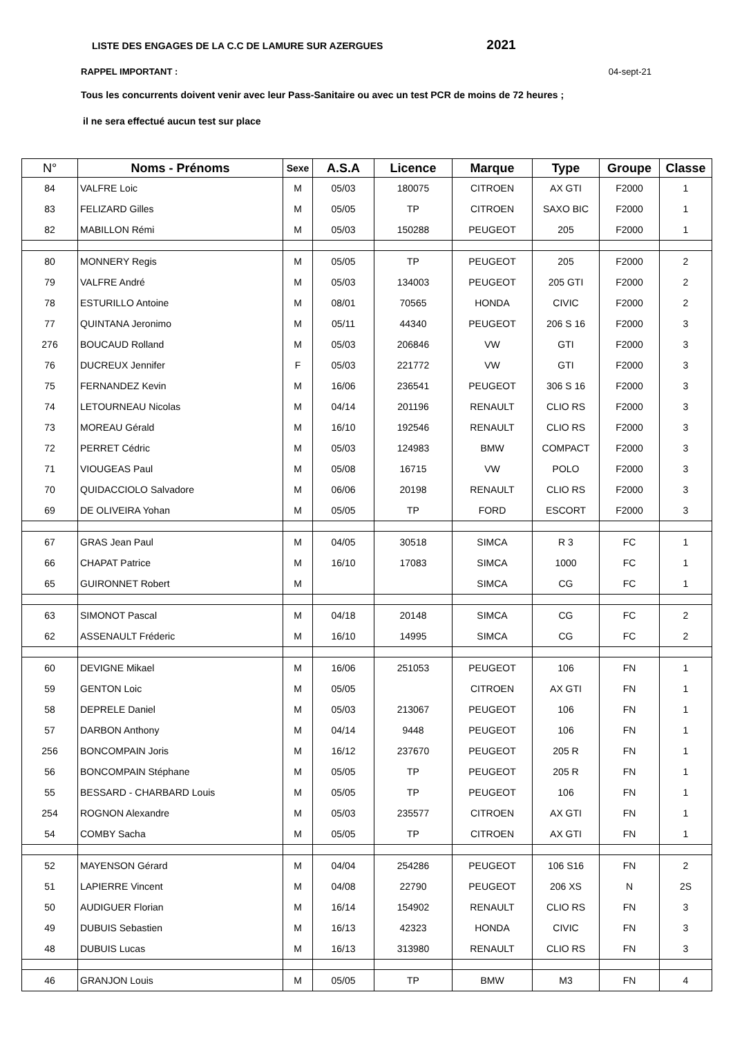LISTE DES ENGAGES DE LA C.C DE LAMURE SUR AZERGUES 2021
RAPPEL IMPORTANT : 04-sept-21
Tous les concurrents doivent venir avec leur Pass-Sanitaire ou avec un test PCR de moins de 72 heures ;
il ne sera effectué aucun test sur place
| N° | Noms - Prénoms | Sexe | A.S.A | Licence | Marque | Type | Groupe | Classe |
| --- | --- | --- | --- | --- | --- | --- | --- | --- |
| 84 | VALFRE Loic | M | 05/03 | 180075 | CITROEN | AX GTI | F2000 | 1 |
| 83 | FELIZARD Gilles | M | 05/05 | TP | CITROEN | SAXO BIC | F2000 | 1 |
| 82 | MABILLON Rémi | M | 05/03 | 150288 | PEUGEOT | 205 | F2000 | 1 |
| 80 | MONNERY Regis | M | 05/05 | TP | PEUGEOT | 205 | F2000 | 2 |
| 79 | VALFRE André | M | 05/03 | 134003 | PEUGEOT | 205 GTI | F2000 | 2 |
| 78 | ESTURILLO Antoine | M | 08/01 | 70565 | HONDA | CIVIC | F2000 | 2 |
| 77 | QUINTANA Jeronimo | M | 05/11 | 44340 | PEUGEOT | 206 S 16 | F2000 | 3 |
| 276 | BOUCAUD Rolland | M | 05/03 | 206846 | VW | GTI | F2000 | 3 |
| 76 | DUCREUX Jennifer | F | 05/03 | 221772 | VW | GTI | F2000 | 3 |
| 75 | FERNANDEZ Kevin | M | 16/06 | 236541 | PEUGEOT | 306 S 16 | F2000 | 3 |
| 74 | LETOURNEAU Nicolas | M | 04/14 | 201196 | RENAULT | CLIO RS | F2000 | 3 |
| 73 | MOREAU Gérald | M | 16/10 | 192546 | RENAULT | CLIO RS | F2000 | 3 |
| 72 | PERRET Cédric | M | 05/03 | 124983 | BMW | COMPACT | F2000 | 3 |
| 71 | VIOUGEAS Paul | M | 05/08 | 16715 | VW | POLO | F2000 | 3 |
| 70 | QUIDACCIOLO Salvadore | M | 06/06 | 20198 | RENAULT | CLIO RS | F2000 | 3 |
| 69 | DE OLIVEIRA Yohan | M | 05/05 | TP | FORD | ESCORT | F2000 | 3 |
| 67 | GRAS Jean Paul | M | 04/05 | 30518 | SIMCA | R 3 | FC | 1 |
| 66 | CHAPAT Patrice | M | 16/10 | 17083 | SIMCA | 1000 | FC | 1 |
| 65 | GUIRONNET Robert | M | | | SIMCA | CG | FC | 1 |
| 63 | SIMONOT Pascal | M | 04/18 | 20148 | SIMCA | CG | FC | 2 |
| 62 | ASSENAULT Fréderic | M | 16/10 | 14995 | SIMCA | CG | FC | 2 |
| 60 | DEVIGNE Mikael | M | 16/06 | 251053 | PEUGEOT | 106 | FN | 1 |
| 59 | GENTON Loic | M | 05/05 | | CITROEN | AX GTI | FN | 1 |
| 58 | DEPRELE Daniel | M | 05/03 | 213067 | PEUGEOT | 106 | FN | 1 |
| 57 | DARBON Anthony | M | 04/14 | 9448 | PEUGEOT | 106 | FN | 1 |
| 256 | BONCOMPAIN Joris | M | 16/12 | 237670 | PEUGEOT | 205 R | FN | 1 |
| 56 | BONCOMPAIN Stéphane | M | 05/05 | TP | PEUGEOT | 205 R | FN | 1 |
| 55 | BESSARD - CHARBARD Louis | M | 05/05 | TP | PEUGEOT | 106 | FN | 1 |
| 254 | ROGNON Alexandre | M | 05/03 | 235577 | CITROEN | AX GTI | FN | 1 |
| 54 | COMBY Sacha | M | 05/05 | TP | CITROEN | AX GTI | FN | 1 |
| 52 | MAYENSON Gérard | M | 04/04 | 254286 | PEUGEOT | 106 S16 | FN | 2 |
| 51 | LAPIERRE Vincent | M | 04/08 | 22790 | PEUGEOT | 206 XS | N | 2S |
| 50 | AUDIGUER Florian | M | 16/14 | 154902 | RENAULT | CLIO RS | FN | 3 |
| 49 | DUBUIS Sebastien | M | 16/13 | 42323 | HONDA | CIVIC | FN | 3 |
| 48 | DUBUIS Lucas | M | 16/13 | 313980 | RENAULT | CLIO RS | FN | 3 |
| 46 | GRANJON Louis | M | 05/05 | TP | BMW | M3 | FN | 4 |